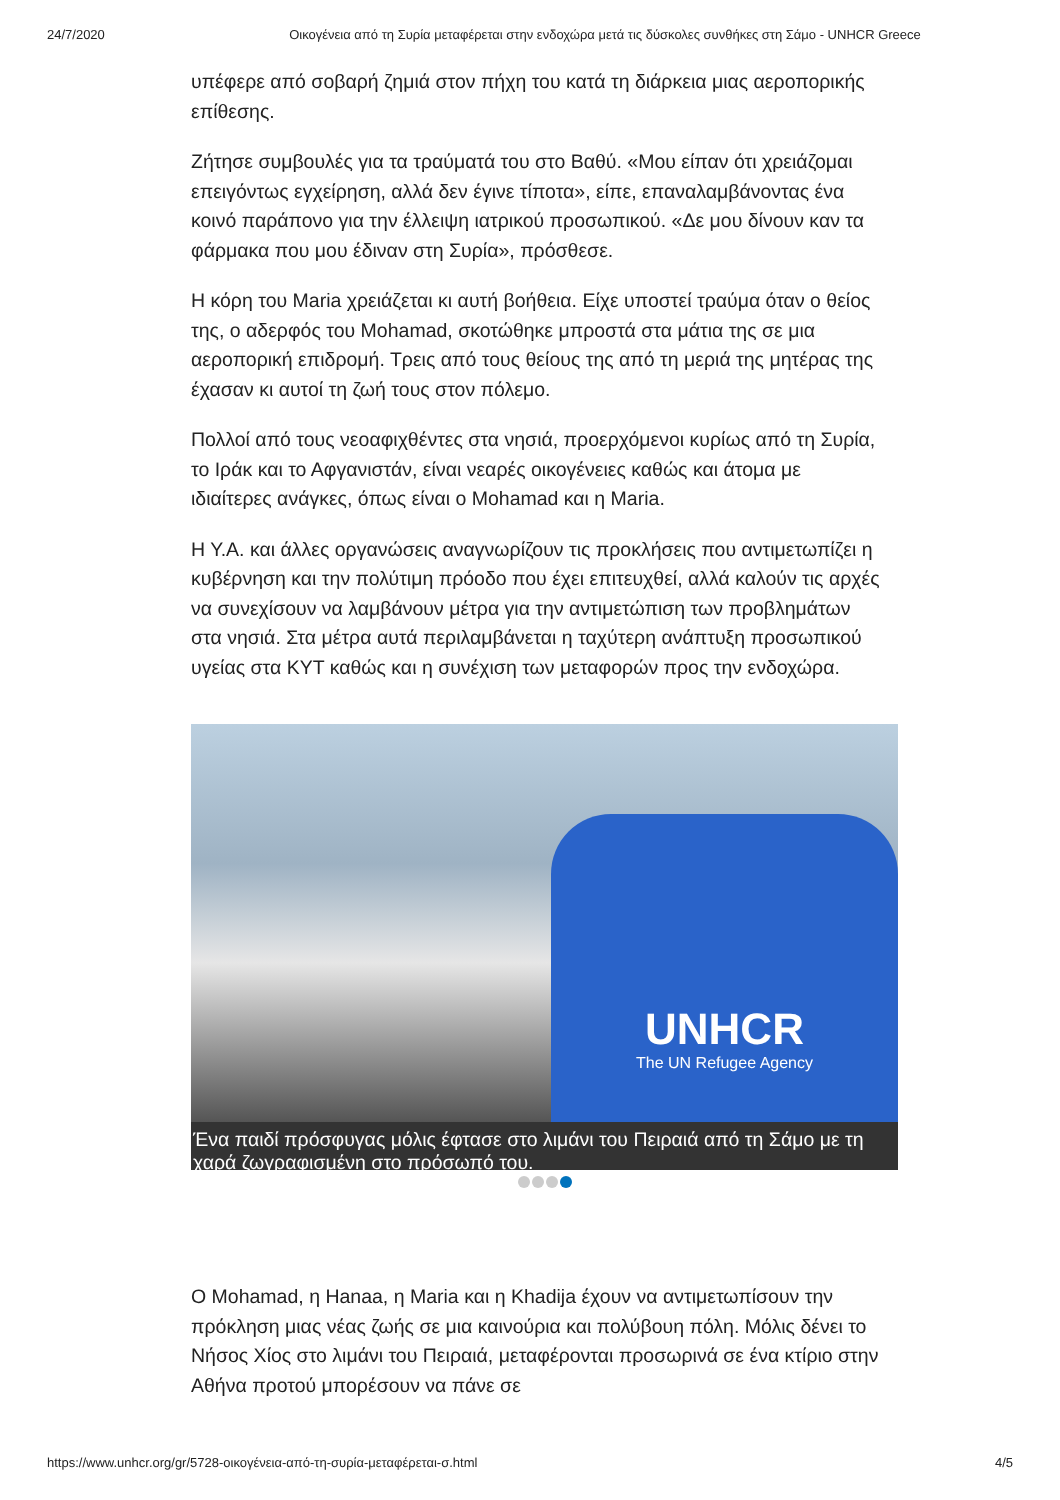24/7/2020 Οικογένεια από τη Συρία μεταφέρεται στην ενδοχώρα μετά τις δύσκολες συνθήκες στη Σάμο - UNHCR Greece
υπέφερε από σοβαρή ζημιά στον πήχη του κατά τη διάρκεια μιας αεροπορικής επίθεσης.
Ζήτησε συμβουλές για τα τραύματά του στο Βαθύ. «Μου είπαν ότι χρειάζομαι επειγόντως εγχείρηση, αλλά δεν έγινε τίποτα», είπε, επαναλαμβάνοντας ένα κοινό παράπονο για την έλλειψη ιατρικού προσωπικού. «Δε μου δίνουν καν τα φάρμακα που μου έδιναν στη Συρία», πρόσθεσε.
Η κόρη του Maria χρειάζεται κι αυτή βοήθεια. Είχε υποστεί τραύμα όταν ο θείος της, ο αδερφός του Mohamad, σκοτώθηκε μπροστά στα μάτια της σε μια αεροπορική επιδρομή. Τρεις από τους θείους της από τη μεριά της μητέρας της έχασαν κι αυτοί τη ζωή τους στον πόλεμο.
Πολλοί από τους νεοαφιχθέντες στα νησιά, προερχόμενοι κυρίως από τη Συρία, το Ιράκ και το Αφγανιστάν, είναι νεαρές οικογένειες καθώς και άτομα με ιδιαίτερες ανάγκες, όπως είναι ο Mohamad και η Maria.
Η Υ.Α. και άλλες οργανώσεις αναγνωρίζουν τις προκλήσεις που αντιμετωπίζει η κυβέρνηση και την πολύτιμη πρόοδο που έχει επιτευχθεί, αλλά καλούν τις αρχές να συνεχίσουν να λαμβάνουν μέτρα για την αντιμετώπιση των προβλημάτων στα νησιά. Στα μέτρα αυτά περιλαμβάνεται η ταχύτερη ανάπτυξη προσωπικού υγείας στα ΚΥΤ καθώς και η συνέχιση των μεταφορών προς την ενδοχώρα.
UNHCR
The UN Refugee Agency
Ένα παιδί πρόσφυγας μόλις έφτασε στο λιμάνι του Πειραιά από τη Σάμο με τη χαρά ζωγραφισμένη στο πρόσωπό του.
Ο Mohamad, η Hanaa, η Maria και η Khadija έχουν να αντιμετωπίσουν την πρόκληση μιας νέας ζωής σε μια καινούρια και πολύβουη πόλη. Μόλις δένει το Νήσος Χίος στο λιμάνι του Πειραιά, μεταφέρονται προσωρινά σε ένα κτίριο στην Αθήνα προτού μπορέσουν να πάνε σε
https://www.unhcr.org/gr/5728-οικογένεια-από-τη-συρία-μεταφέρεται-σ.html 4/5